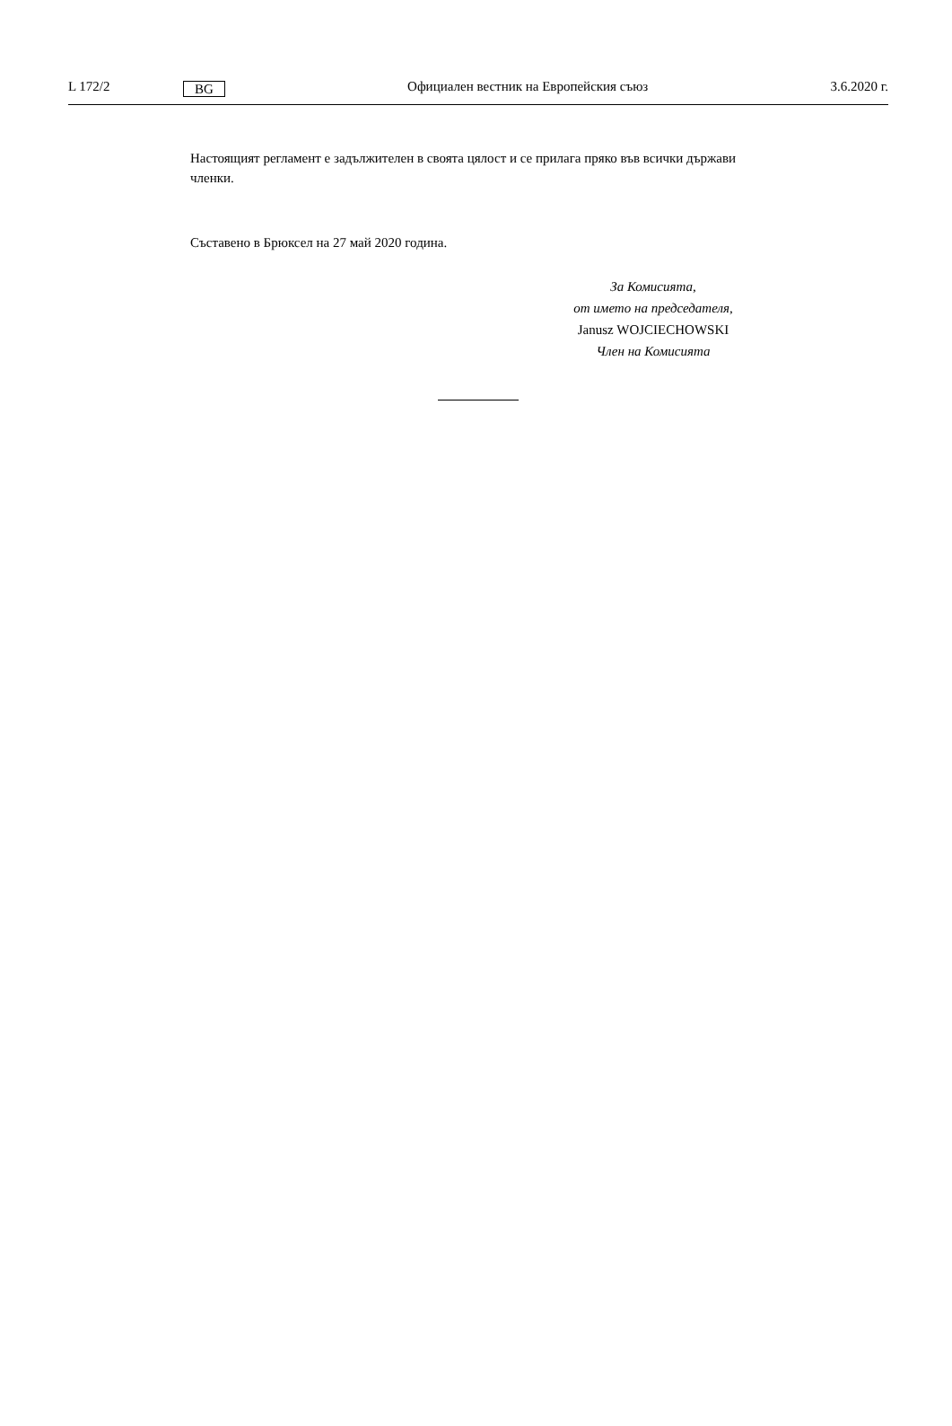L 172/2 BG Официален вестник на Европейския съюз 3.6.2020 г.
Настоящият регламент е задължителен в своята цялост и се прилага пряко във всички държави членки.
Съставено в Брюксел на 27 май 2020 година.
За Комисията,
от името на председателя,
Janusz WOJCIECHOWSKI
Член на Комисията